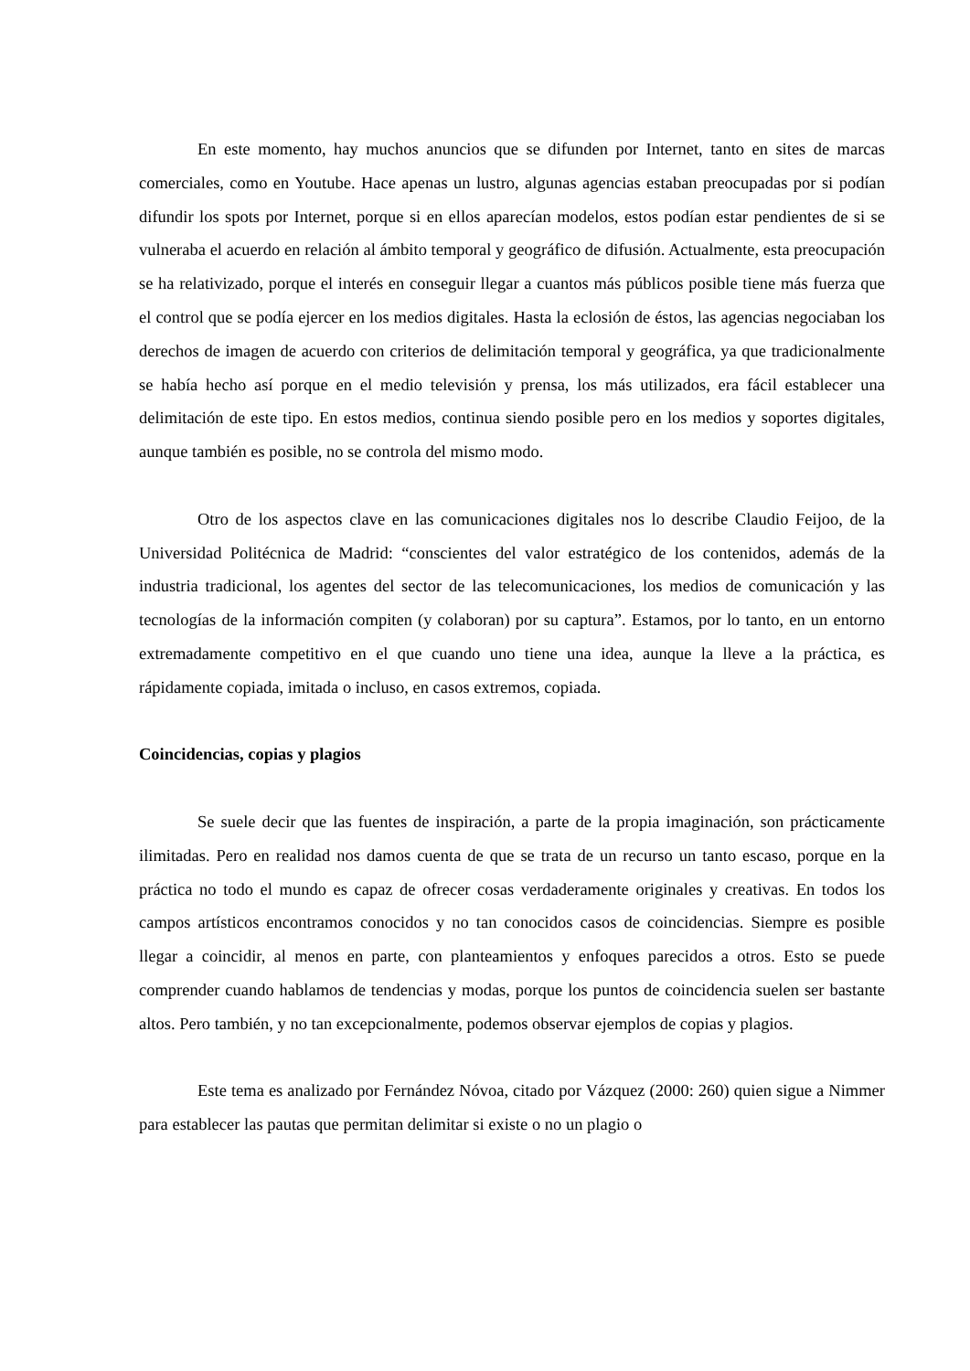En este momento, hay muchos anuncios que se difunden por Internet, tanto en sites de marcas comerciales, como en Youtube. Hace apenas un lustro, algunas agencias estaban preocupadas por si podían difundir los spots por Internet, porque si en ellos aparecían modelos, estos podían estar pendientes de si se vulneraba el acuerdo en relación al ámbito temporal y geográfico de difusión. Actualmente, esta preocupación se ha relativizado, porque el interés en conseguir llegar a cuantos más públicos posible tiene más fuerza que el control que se podía ejercer en los medios digitales. Hasta la eclosión de éstos, las agencias negociaban los derechos de imagen de acuerdo con criterios de delimitación temporal y geográfica, ya que tradicionalmente se había hecho así porque en el medio televisión y prensa, los más utilizados, era fácil establecer una delimitación de este tipo. En estos medios, continua siendo posible pero en los medios y soportes digitales, aunque también es posible, no se controla del mismo modo.
Otro de los aspectos clave en las comunicaciones digitales nos lo describe Claudio Feijoo, de la Universidad Politécnica de Madrid: “conscientes del valor estratégico de los contenidos, además de la industria tradicional, los agentes del sector de las telecomunicaciones, los medios de comunicación y las tecnologías de la información compiten (y colaboran) por su captura”. Estamos, por lo tanto, en un entorno extremadamente competitivo en el que cuando uno tiene una idea, aunque la lleve a la práctica, es rápidamente copiada, imitada o incluso, en casos extremos, copiada.
Coincidencias, copias y plagios
Se suele decir que las fuentes de inspiración, a parte de la propia imaginación, son prácticamente ilimitadas. Pero en realidad nos damos cuenta de que se trata de un recurso un tanto escaso, porque en la práctica no todo el mundo es capaz de ofrecer cosas verdaderamente originales y creativas. En todos los campos artísticos encontramos conocidos y no tan conocidos casos de coincidencias. Siempre es posible llegar a coincidir, al menos en parte, con planteamientos y enfoques parecidos a otros. Esto se puede comprender cuando hablamos de tendencias y modas, porque los puntos de coincidencia suelen ser bastante altos. Pero también, y no tan excepcionalmente, podemos observar ejemplos de copias y plagios.
Este tema es analizado por Fernández Nóvoa, citado por Vázquez (2000: 260) quien sigue a Nimmer para establecer las pautas que permitan delimitar si existe o no un plagio o